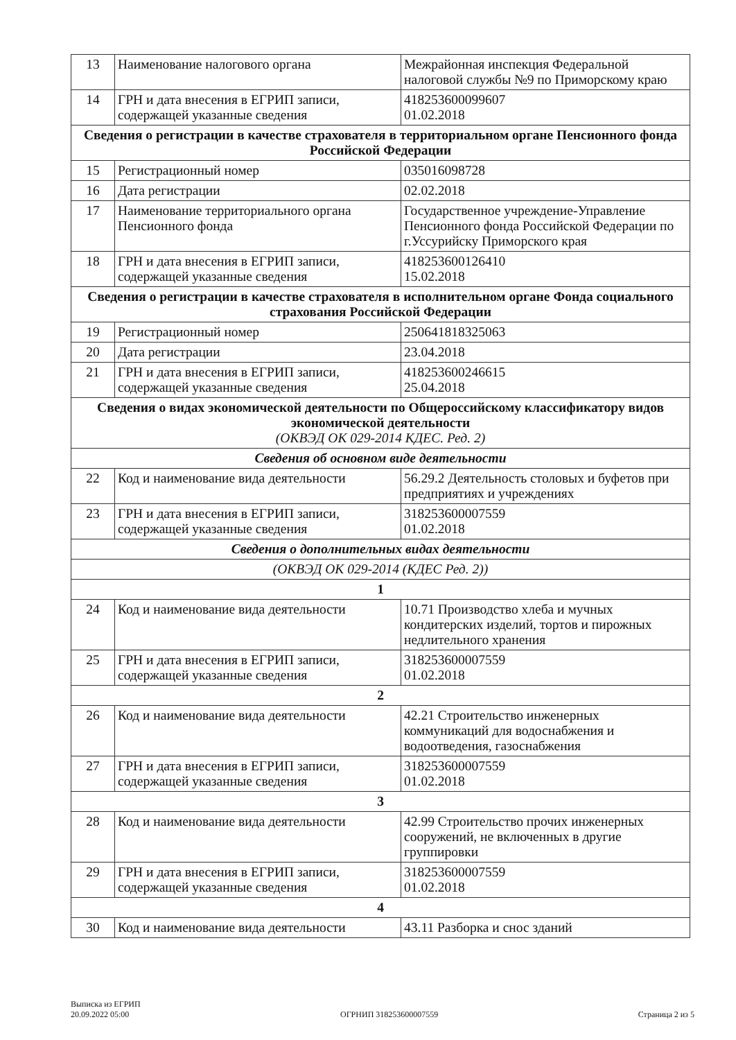| 13 | Наименование налогового органа | Межрайонная инспекция Федеральной налоговой службы №9 по Приморскому краю |
| 14 | ГРН и дата внесения в ЕГРИП записи, содержащей указанные сведения | 418253600099607 01.02.2018 |
| Сведения о регистрации в качестве страхователя в территориальном органе Пенсионного фонда Российской Федерации | | |
| 15 | Регистрационный номер | 035016098728 |
| 16 | Дата регистрации | 02.02.2018 |
| 17 | Наименование территориального органа Пенсионного фонда | Государственное учреждение-Управление Пенсионного фонда Российской Федерации по г.Уссурийску Приморского края |
| 18 | ГРН и дата внесения в ЕГРИП записи, содержащей указанные сведения | 418253600126410 15.02.2018 |
| Сведения о регистрации в качестве страхователя в исполнительном органе Фонда социального страхования Российской Федерации | | |
| 19 | Регистрационный номер | 250641818325063 |
| 20 | Дата регистрации | 23.04.2018 |
| 21 | ГРН и дата внесения в ЕГРИП записи, содержащей указанные сведения | 418253600246615 25.04.2018 |
| Сведения о видах экономической деятельности по Общероссийскому классификатору видов экономической деятельности (ОКВЭД ОК 029-2014 КДЕС. Ред. 2) | | |
| Сведения об основном виде деятельности | | |
| 22 | Код и наименование вида деятельности | 56.29.2 Деятельность столовых и буфетов при предприятиях и учреждениях |
| 23 | ГРН и дата внесения в ЕГРИП записи, содержащей указанные сведения | 318253600007559 01.02.2018 |
| Сведения о дополнительных видах деятельности | | |
| (ОКВЭД ОК 029-2014 (КДЕС Ред. 2)) | | |
| 1 | | |
| 24 | Код и наименование вида деятельности | 10.71 Производство хлеба и мучных кондитерских изделий, тортов и пирожных недлительного хранения |
| 25 | ГРН и дата внесения в ЕГРИП записи, содержащей указанные сведения | 318253600007559 01.02.2018 |
| 2 | | |
| 26 | Код и наименование вида деятельности | 42.21 Строительство инженерных коммуникаций для водоснабжения и водоотведения, газоснабжения |
| 27 | ГРН и дата внесения в ЕГРИП записи, содержащей указанные сведения | 318253600007559 01.02.2018 |
| 3 | | |
| 28 | Код и наименование вида деятельности | 42.99 Строительство прочих инженерных сооружений, не включенных в другие группировки |
| 29 | ГРН и дата внесения в ЕГРИП записи, содержащей указанные сведения | 318253600007559 01.02.2018 |
| 4 | | |
| 30 | Код и наименование вида деятельности | 43.11 Разборка и снос зданий |
Выписка из ЕГРИП
20.09.2022 05:00
ОГРНИП 318253600007559
Страница 2 из 5